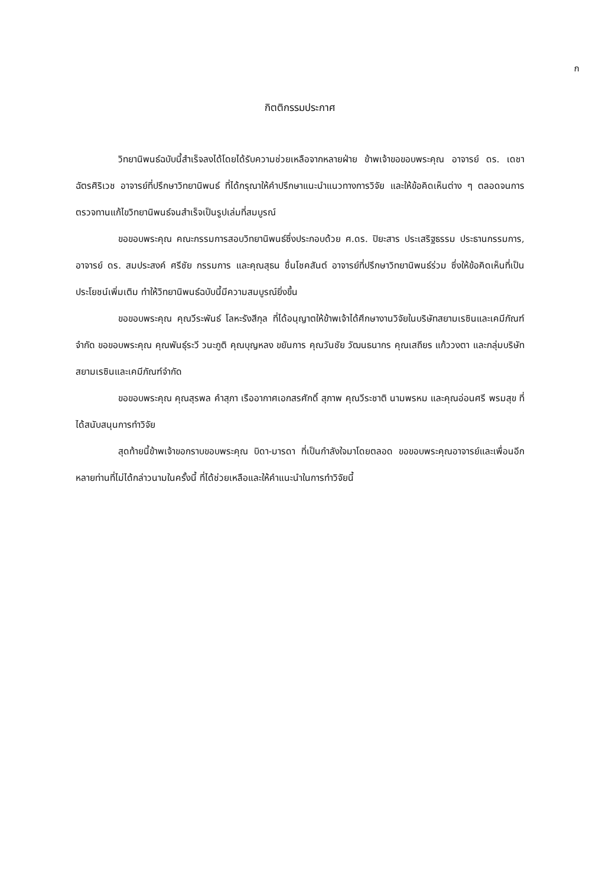ก
กิตติกรรมประกาศ
วิทยานิพนธ์ฉบับนี้สำเร็จลงได้โดยได้รับความช่วยเหลือจากหลายฝ่าย ข้าพเจ้าขอขอบพระคุณ อาจารย์ ดร. เดชา ฉัตรศิริเวช อาจารย์ที่ปรึกษาวิทยานิพนธ์ ที่ได้กรุณาให้คำปรึกษาแนะนำแนวทางการวิจัย และให้ข้อคิดเห็นต่าง ๆ ตลอดจนการตรวจทานแก้ไขวิทยานิพนธ์จนสำเร็จเป็นรูปเล่มที่สมบูรณ์
ขอขอบพระคุณ คณะกรรมการสอบวิทยานิพนธ์ซึ่งประกอบด้วย ศ.ดร. ปิยะสาร ประเสริฐธรรม ประธานกรรมการ, อาจารย์ ดร. สมประสงค์ ศรีชัย กรรมการ และคุณสุธน ชื่นโชคสันต์ อาจารย์ที่ปรึกษาวิทยานิพนธ์ร่วม ซึ่งให้ข้อคิดเห็นที่เป็นประโยชน์เพิ่มเติม ทำให้วิทยานิพนธ์ฉบับนี้มีความสมบูรณ์ยิ่งขึ้น
ขอขอบพระคุณ คุณวีระพันธ์ โลหะรังสีกุล ที่ได้อนุญาตให้ข้าพเจ้าได้ศึกษางานวิจัยในบริษัทสยามเรซินและเคมีภัณฑ์จำกัด ขอขอบพระคุณ คุณพันธุ์ระวี วนะภูติ คุณบุญหลง ขยันการ คุณวันชัย วัฒนธนากร คุณเสถียร แก้ววงตา และกลุ่มบริษัทสยามเรซินและเคมีภัณฑ์จำกัด
ขอขอบพระคุณ คุณสุรพล คำสุภา เรืออากาศเอกสรศักดิ์ สุภาพ คุณวีระชาติ นามพรหม และคุณอ่อนศรี พรมสุข ที่ได้สนับสนุนการทำวิจัย
สุดท้ายนี้ข้าพเจ้าขอกราบขอบพระคุณ บิดา-มารดา ที่เป็นกำลังใจมาโดยตลอด ขอขอบพระคุณอาจารย์และเพื่อนอีกหลายท่านที่ไม่ได้กล่าวนามในครั้งนี้ ที่ได้ช่วยเหลือและให้คำแนะนำในการทำวิจัยนี้